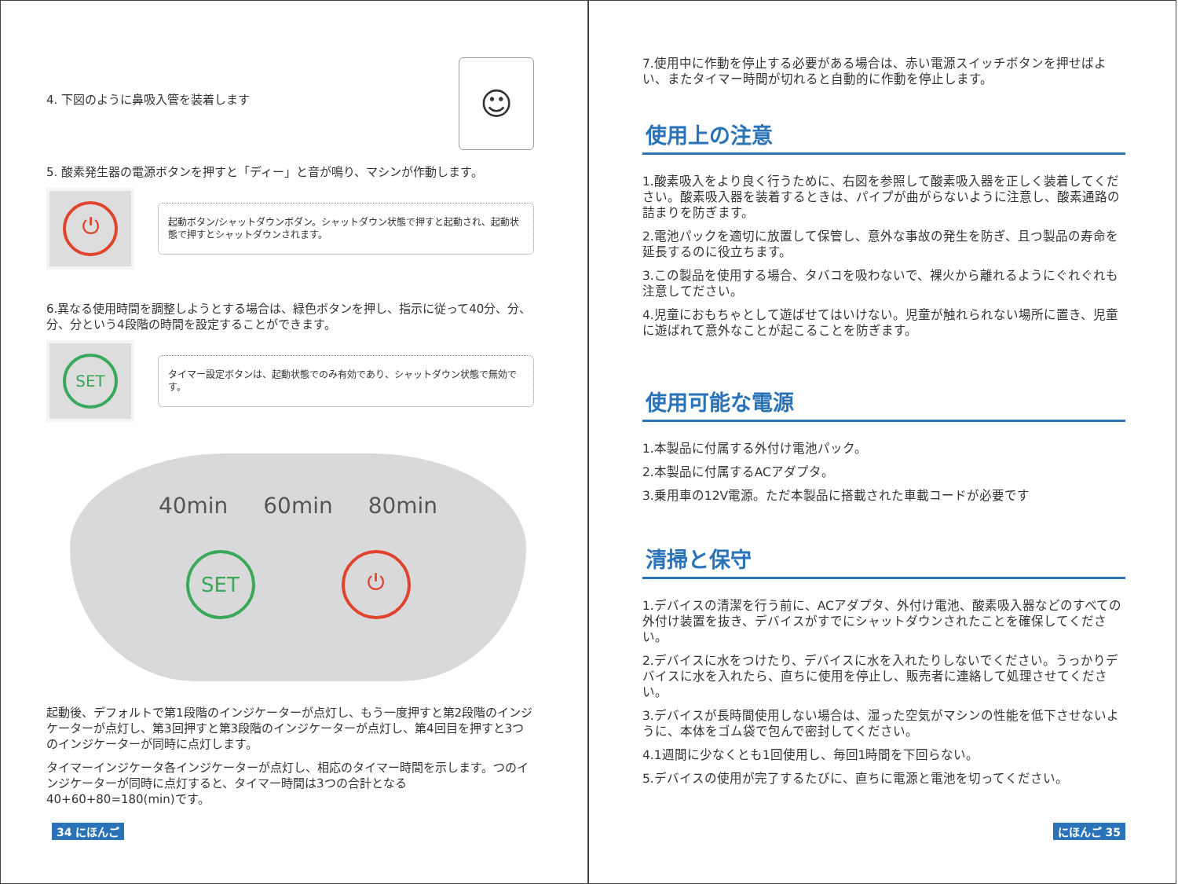4. 下図のように鼻吸入管を装着します
☺
5. 酸素発生器の電源ボタンを押すと「ディー」と音が鳴り、マシンが作動します。
⏻
起動ボタン/シャットダウンボダン。シャットダウン状態で押すと起動され、起動状態で押すとシャットダウンされます。
6.異なる使用時間を調整しようとする場合は、緑色ボタンを押し、指示に従って40分、分、分、分という4段階の時間を設定することができます。
SET
タイマー設定ボタンは、起動状態でのみ有効であり、シャットダウン状態で無効です。
40min 60min 80min
SET ⏻
起動後、デフォルトで第1段階のインジケーターが点灯し、もう一度押すと第2段階のインジケーターが点灯し、第3回押すと第3段階のインジケーターが点灯し、第4回目を押すと3つのインジケーターが同時に点灯します。
タイマーインジケータ各インジケーターが点灯し、相応のタイマー時間を示します。つのインジケーターが同時に点灯すると、タイマー時間は3つの合計となる40+60+80=180(min)です。
34 にほんご
7.使用中に作動を停止する必要がある場合は、赤い電源スイッチボタンを押せばよい、またタイマー時間が切れると自動的に作動を停止します。
使用上の注意
1.酸素吸入をより良く行うために、右図を参照して酸素吸入器を正しく装着してください。酸素吸入器を装着するときは、パイプが曲がらないように注意し、酸素通路の詰まりを防ぎます。
2.電池パックを適切に放置して保管し、意外な事故の発生を防ぎ、且つ製品の寿命を延長するのに役立ちます。
3.この製品を使用する場合、タバコを吸わないで、裸火から離れるようにぐれぐれも注意してださい。
4.児童におもちゃとして遊ばせてはいけない。児童が触れられない場所に置き、児童に遊ばれて意外なことが起こることを防ぎます。
使用可能な電源
1.本製品に付属する外付け電池パック。
2.本製品に付属するACアダプタ。
3.乗用車の12V電源。ただ本製品に搭載された車載コードが必要です
清掃と保守
1.デバイスの清潔を行う前に、ACアダプタ、外付け電池、酸素吸入器などのすべての外付け装置を抜き、デバイスがすでにシャットダウンされたことを確保してください。
2.デバイスに水をつけたり、デバイスに水を入れたりしないでください。うっかりデバイスに水を入れたら、直ちに使用を停止し、販売者に連絡して処理させてください。
3.デバイスが長時間使用しない場合は、湿った空気がマシンの性能を低下させないように、本体をゴム袋で包んで密封してください。
4.1週間に少なくとも1回使用し、毎回1時間を下回らない。
5.デバイスの使用が完了するたびに、直ちに電源と電池を切ってください。
にほんご 35